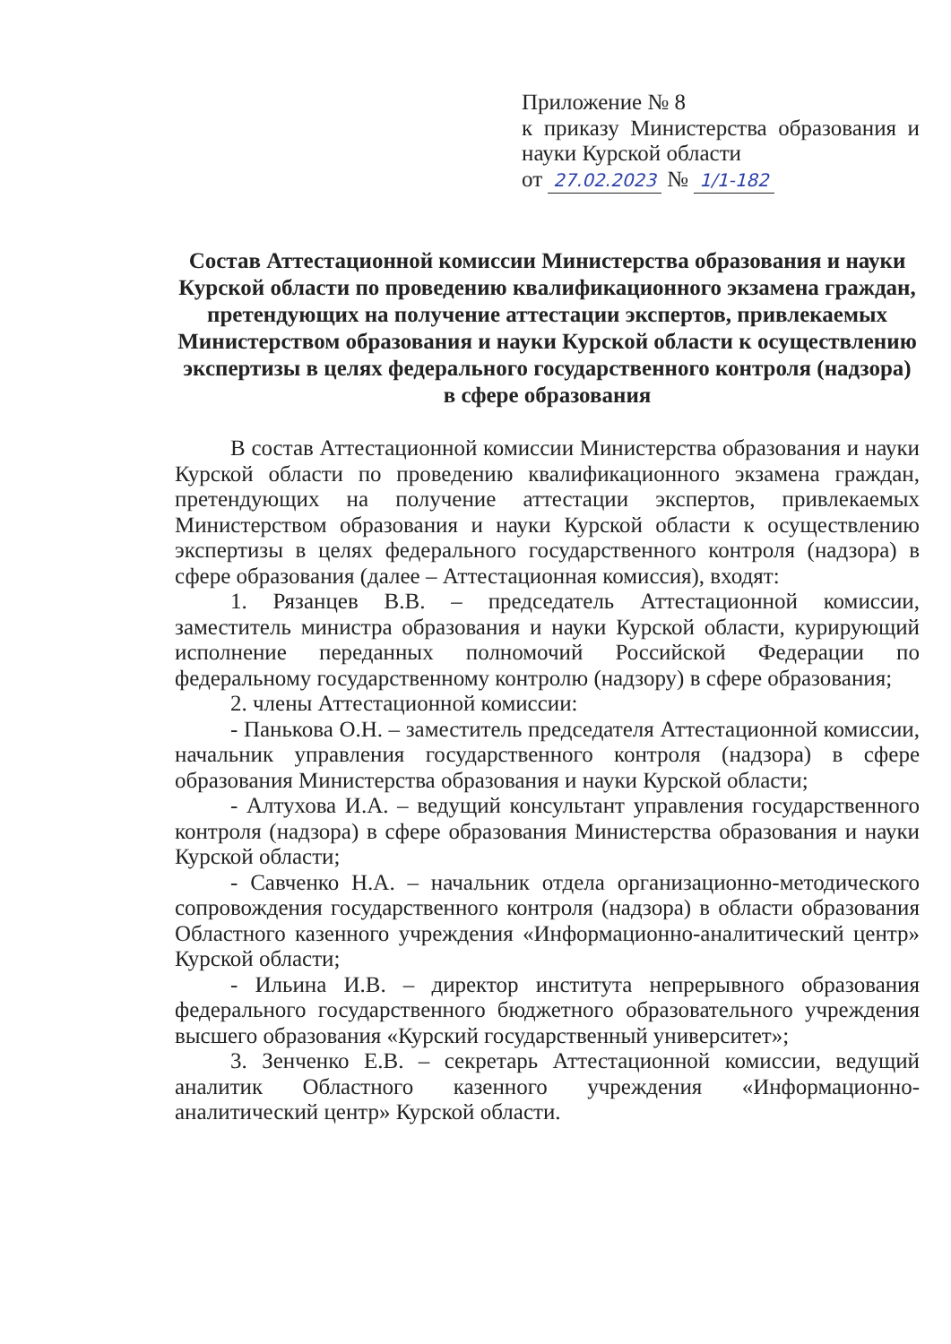Приложение № 8
к приказу Министерства образования и науки Курской области
от 27.02.2023 № 1/1-182
Состав Аттестационной комиссии Министерства образования и науки Курской области по проведению квалификационного экзамена граждан, претендующих на получение аттестации экспертов, привлекаемых Министерством образования и науки Курской области к осуществлению экспертизы в целях федерального государственного контроля (надзора) в сфере образования
В состав Аттестационной комиссии Министерства образования и науки Курской области по проведению квалификационного экзамена граждан, претендующих на получение аттестации экспертов, привлекаемых Министерством образования и науки Курской области к осуществлению экспертизы в целях федерального государственного контроля (надзора) в сфере образования (далее – Аттестационная комиссия), входят:
1. Рязанцев В.В. – председатель Аттестационной комиссии, заместитель министра образования и науки Курской области, курирующий исполнение переданных полномочий Российской Федерации по федеральному государственному контролю (надзору) в сфере образования;
2. члены Аттестационной комиссии:
- Панькова О.Н. – заместитель председателя Аттестационной комиссии, начальник управления государственного контроля (надзора) в сфере образования Министерства образования и науки Курской области;
- Алтухова И.А. – ведущий консультант управления государственного контроля (надзора) в сфере образования Министерства образования и науки Курской области;
- Савченко Н.А. – начальник отдела организационно-методического сопровождения государственного контроля (надзора) в области образования Областного казенного учреждения «Информационно-аналитический центр» Курской области;
- Ильина И.В. – директор института непрерывного образования федерального государственного бюджетного образовательного учреждения высшего образования «Курский государственный университет»;
3. Зенченко Е.В. – секретарь Аттестационной комиссии, ведущий аналитик Областного казенного учреждения «Информационно-аналитический центр» Курской области.